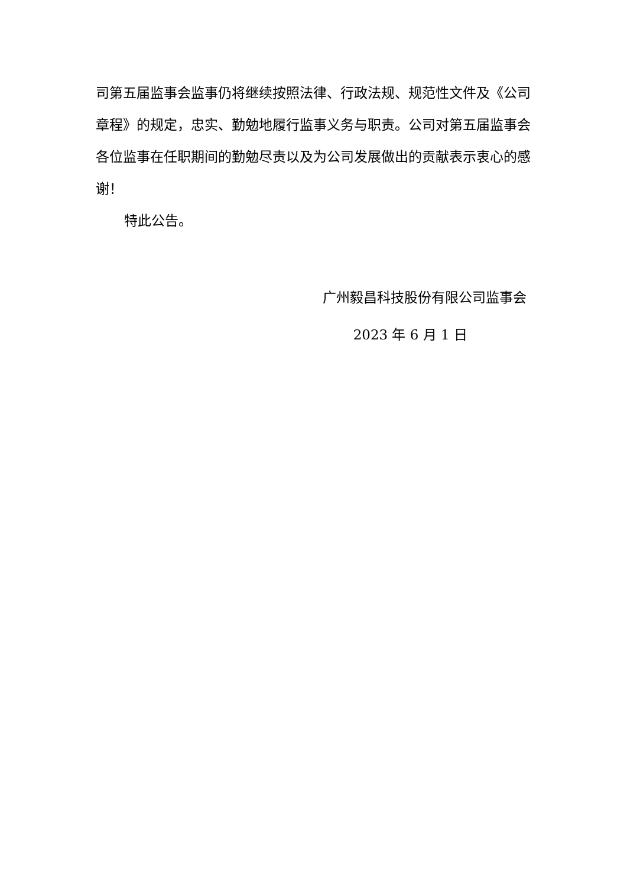司第五届监事会监事仍将继续按照法律、行政法规、规范性文件及《公司章程》的规定，忠实、勤勉地履行监事义务与职责。公司对第五届监事会各位监事在任职期间的勤勉尽责以及为公司发展做出的贡献表示衷心的感谢！
特此公告。
广州毅昌科技股份有限公司监事会
2023 年 6 月 1 日